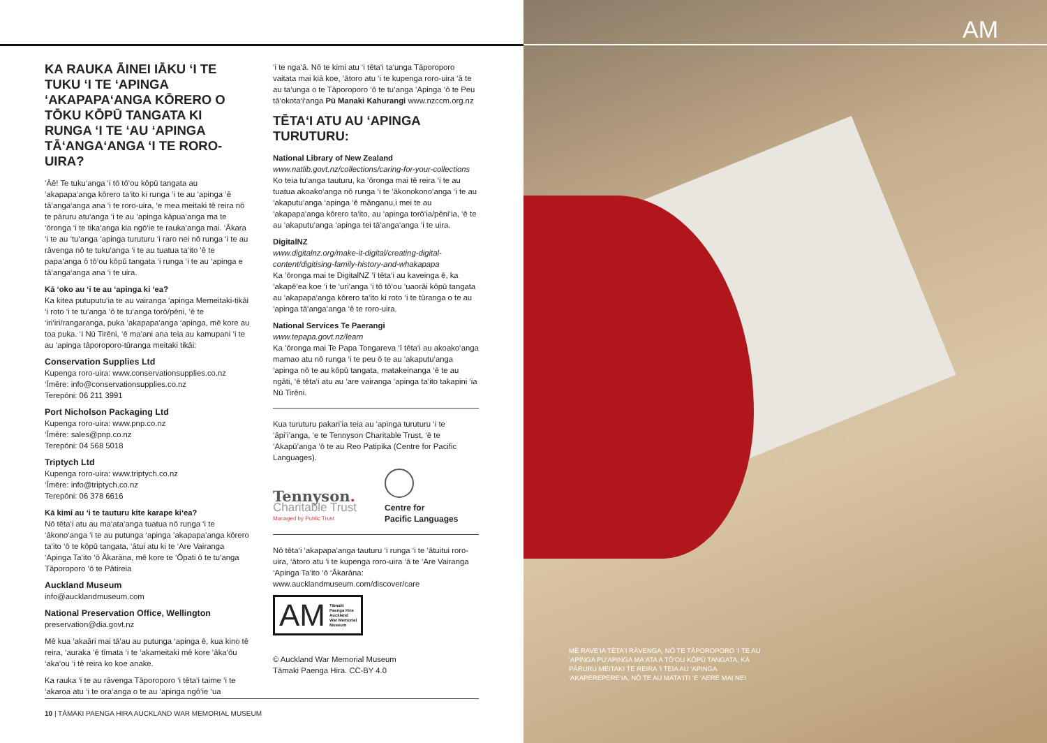KA RAUKA ĀINEI IĀKU ‘I TE TUKU ‘I TE ‘APINGA ‘AKAPAPA‘ANGA KŌRERO O TŌKU KŌPŪ TANGATA KI RUNGA ‘I TE ‘AU ‘APINGA TĀ‘ANGA‘ANGA ‘I TE RORO-UIRA?
‘Āē! Te tuku‘anga ‘i tō tō‘ou kōpū tangata au ‘akapapa‘anga kōrero ta‘ito ki runga ‘i te au ‘apinga ‘ē tā‘anga‘anga ana ‘i te roro-uira, ‘e mea meitaki tē reira nō te pāruru atu‘anga ‘i te au ‘apinga kāpua‘anga ma te ‘ōronga ‘i te tika‘anga kia ngō‘ie te rauka‘anga mai. ‘Ākara ‘i te au ‘tu‘anga ‘apinga turuturu ‘i raro nei nō runga ‘i te au rāvenga nō te tuku‘anga ‘i te au tuatua ta‘ito ‘ē te papa‘anga ō tō‘ou kōpū tangata ‘i runga ‘i te au ‘apinga e tā‘anga‘anga ana ‘i te uira.
Kā ‘oko au ‘i te au ‘apinga ki ‘ea?
Ka kitea putuputu‘ia te au vairanga ‘apinga Memeitaki-tikāi ‘i roto ‘i te tu‘anga ‘ō te tu‘anga torō/pēni, ‘ē te ‘iri‘iri/rangaranga, puka ‘akapapa‘anga ‘apinga, mē kore au toa puka. ‘I Nū Tirēni, ‘ē ma‘ani ana teia au kamupani ‘i te au ‘apinga tāporoporo-tūranga meitaki tikāi:
Conservation Supplies Ltd
Kupenga roro-uira: www.conservationsupplies.co.nz
‘Īmēre: info@conservationsupplies.co.nz
Terepōni: 06 211 3991
Port Nicholson Packaging Ltd
Kupenga roro-uira: www.pnp.co.nz
‘Īmēre: sales@pnp.co.nz
Terepōni: 04 568 5018
Triptych Ltd
Kupenga roro-uira: www.triptych.co.nz
‘Īmēre: info@triptych.co.nz
Terepōni: 06 378 6616
Kā kimi au ‘i te tauturu kite karape ki‘ea?
Nō tēta‘i atu au ma‘ata‘anga tuatua nō runga ‘i te ‘ākono‘anga ‘i te au putunga ‘apinga ‘akapapa‘anga kōrero ta‘ito ‘ō te kōpū tangata, ‘ātui atu ki te ‘Are Vairanga ‘Apinga Ta‘ito ‘ō Ākarāna, mē kore te ‘Ōpati ō te tu‘anga Tāporoporo ‘ō te Pātireia
Auckland Museum
info@aucklandmuseum.com
National Preservation Office, Wellington
preservation@dia.govt.nz
Mē kua ‘akaāri mai tā‘au au putunga ‘apinga ē, kua kino tē reira, ‘auraka ‘ē tīmata ‘i te ‘akameitaki mē kore ‘āka‘ōu ‘aka‘ou ‘i tē reira ko koe anake.
Ka rauka ‘i te au rāvenga Tāporoporo ‘i tēta‘i taime ‘i te ‘akaroa atu ‘i te ora‘anga o te au ‘apinga ngō‘ie ‘ua
‘i te nga‘ā. Nō te kimi atu ‘i tēta‘i ta‘unga Tāporoporo vaitata mai kiā koe, ‘ātoro atu ‘i te kupenga roro-uira ‘ā te au ta‘unga o te Tāporoporo ‘ō te tu‘anga ‘Apinga ‘ō te Peu tā‘okota‘i‘anga Pū Manaki Kahurangi www.nzccm.org.nz
TĒTA‘I ATU AU ‘APINGA TURUTURU:
National Library of New Zealand
www.natlib.govt.nz/collections/caring-for-your-collections
Ko teia tu‘anga tauturu, ka ‘ōronga mai tē reira ‘i te au tuatua akoako‘anga nō runga ‘i te ‘ākonokono‘anga ‘i te au ‘akaputu‘anga ‘apinga ‘ē mānganu,i mei te au ‘akapapa‘anga kōrero ta‘ito, au ‘apinga torō‘ia/pēni‘ia, ‘ē te au ‘akaputu‘anga ‘apinga tei tā‘anga‘anga ‘i te uira.
DigitalNZ
www.digitalnz.org/make-it-digital/creating-digital-content/digitising-family-history-and-whakapapa
Ka ‘ōronga mai te DigitalNZ ‘ī tēta‘i au kaveinga ē, ka ‘akapē‘ea koe ‘i te ‘uri‘anga ‘i tō tō‘ou ‘uaorāi kōpū tangata au ‘akapapa‘anga kōrero ta‘ito ki roto ‘i te tūranga o te au ‘apinga tā‘anga‘anga ‘ē te roro-uira.
National Services Te Paerangi
www.tepapa.govt.nz/learn
Ka ‘ōronga mai Te Papa Tongareva ‘ī tēta‘i au akoako‘anga mamao atu nō runga ‘i te peu ō te au ‘akaputu‘anga ‘apinga nō te au kōpū tangata, matakeinanga ‘ē te au ngāti, ‘ē tēta‘i atu au ‘are vairanga ‘apinga ta‘ito takapini ‘ia Nū Tirēni.
Kua turuturu pakari’ia teia au ‘apinga turuturu ‘i te ‘āpi’i’anga, ‘e te Tennyson Charitable Trust, ‘ē te ‘Akapū’anga ‘ō te au Reo Patipika (Centre for Pacific Languages).
Tennyson.
Charitable Trust
Managed by Public Trust
Centre for
Pacific Languages
Nō tēta‘i ‘akapapa‘anga tauturu ‘i runga ‘i te ‘ātuitui roro-uira, ‘ātoro atu ‘i te kupenga roro-uira ‘ā te ‘Are Vairanga ‘Apinga Ta‘ito ‘ō ‘Ākarāna: www.aucklandmuseum.com/discover/care
AM Tāmaki
Paenga Hira
Auckland
War Memorial
Museum
© Auckland War Memorial Museum
Tāmaki Paenga Hira. CC-BY 4.0
10 | TĀMAKI PAENGA HIRA AUCKLAND WAR MEMORIAL MUSEUM
AM
MĒ RAVE‘IA TĒTA‘I RĀVENGA, NŌ TE TĀPOROPORO ‘I TE AU ‘APINGA PU‘APINGA MA‘ATA A TŌ‘OU KŌPŪ TANGATA, KĀ PĀRURU MEITAKI TE REIRA ‘I TEIA AU ‘APINGA ‘AKAPEREPERE‘IA, NŌ TE AU MATA‘ITI ‘E ‘AERE MAI NEI